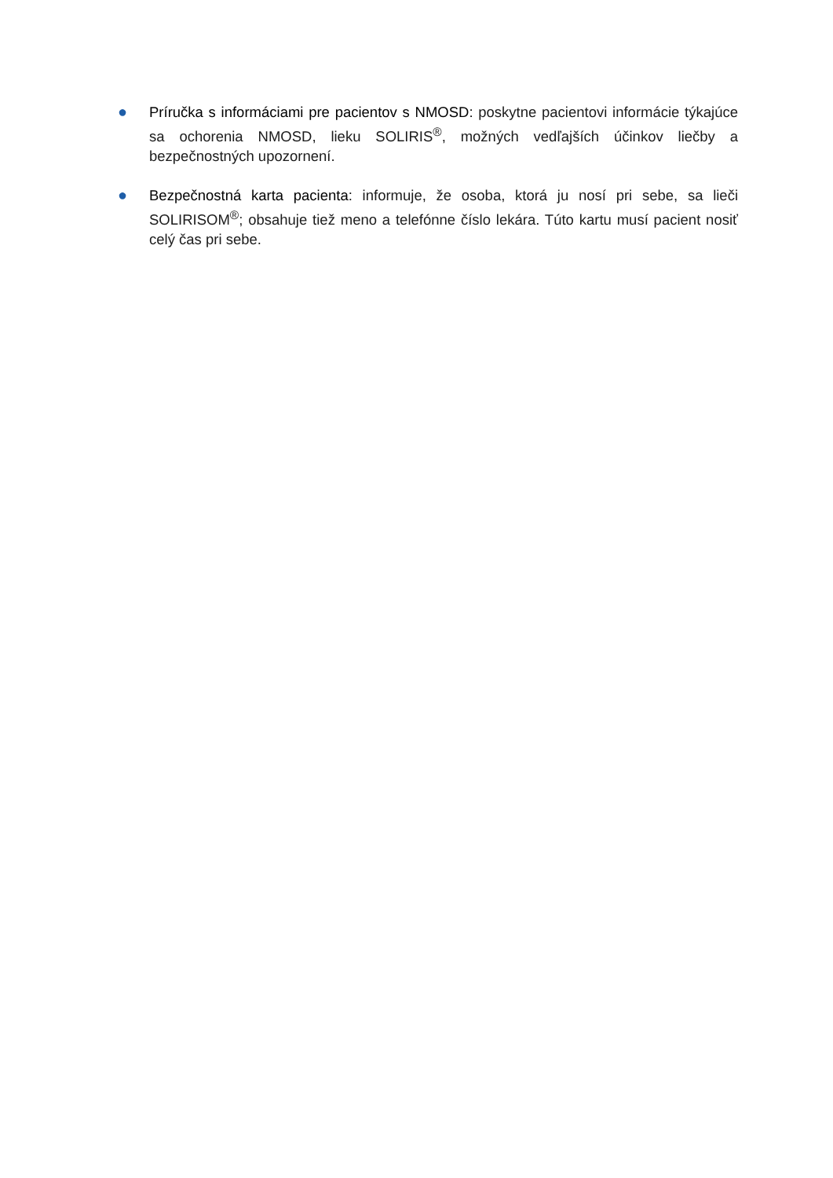● Príručka s informáciami pre pacientov s NMOSD: poskytne pacientovi informácie týkajúce sa ochorenia NMOSD, lieku SOLIRIS<sup>®</sup>, možných vedľajších účinkov liečby a bezpečnostných upozornení.
● Bezpečnostná karta pacienta: informuje, že osoba, ktorá ju nosí pri sebe, sa lieči SOLIRISOM<sup>®</sup>; obsahuje tiež meno a telefónne číslo lekára. Túto kartu musí pacient nosiť celý čas pri sebe.